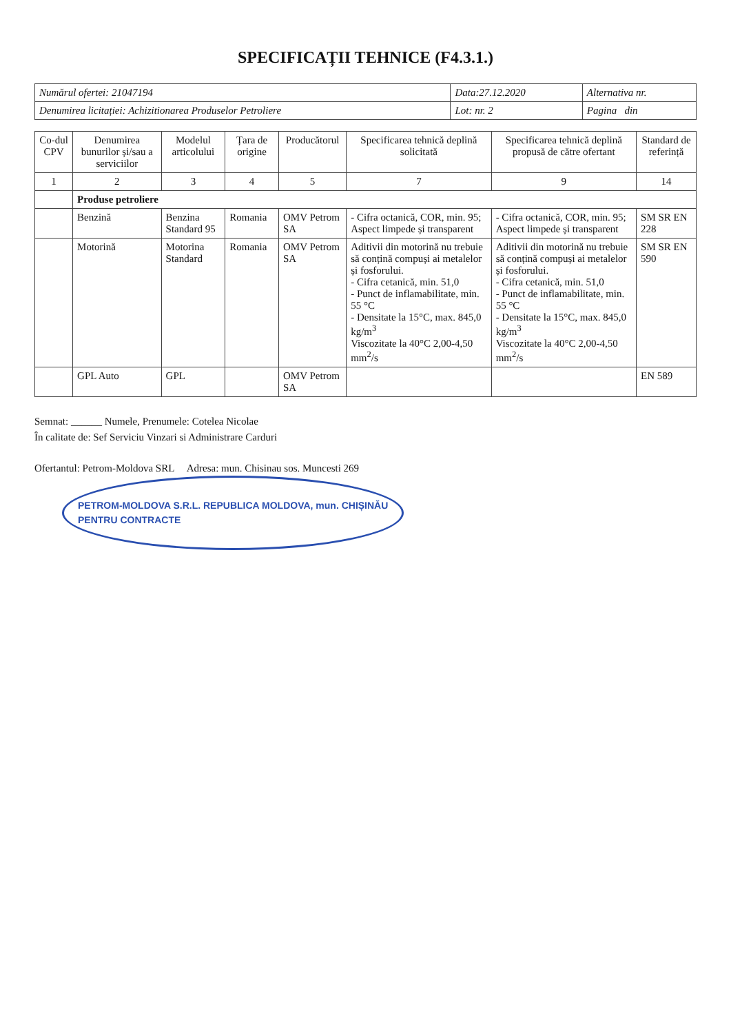SPECIFICAȚII TEHNICE (F4.3.1.)
| Numărul ofertei: 21047194 | Data:27.12.2020 | Alternativa nr. |
| Denumirea licitației: Achizitionarea Produselor Petroliere | Lot: nr. 2 | Pagina din |
| Co-dul CPV | Denumirea bunurilor și/sau a serviciilor | Modelul articolului | Țara de origine | Producătorul | Specificarea tehnică deplină solicitată | Specificarea tehnică deplină propusă de către ofertant | Standard de referință |
| --- | --- | --- | --- | --- | --- | --- | --- |
| 1 | 2 | 3 | 4 | 5 | 7 | 9 | 14 |
| | Produse petroliere | | | | | | |
| | Benzină | Benzina Standard 95 | Romania | OMV Petrom SA | - Cifra octanică, COR, min. 95; Aspect limpede și transparent | - Cifra octanică, COR, min. 95; Aspect limpede și transparent | SM SR EN 228 |
| | Motorină | Motorina Standard | Romania | OMV Petrom SA | Aditivii din motorină nu trebuie să conțină compuși ai metalelor și fosforului. - Cifra cetanică, min. 51,0 - Punct de inflamabilitate, min. 55 °C - Densitate la 15°C, max. 845,0 kg/m<sup>3</sup> Viscozitate la 40°C 2,00-4,50 mm<sup>2</sup>/s | Aditivii din motorină nu trebuie să conțină compuși ai metalelor și fosforului. - Cifra cetanică, min. 51,0 - Punct de inflamabilitate, min. 55 °C - Densitate la 15°C, max. 845,0 kg/m<sup>3</sup> Viscozitate la 40°C 2,00-4,50 mm<sup>2</sup>/s | SM SR EN 590 |
| | GPL Auto | GPL | | OMV Petrom SA | | | EN 589 |
Semnat: ______ Numele, Prenumele: Cotelea Nicolae
În calitate de: Sef Serviciu Vinzari si Administrare Carduri
Ofertantul: Petrom-Moldova SRL Adresa: mun. Chisinau sos. Muncesti 269 PETROM-MOLDOVA S.R.L. REPUBLICA MOLDOVA, mun. CHIȘINĂU
PENTRU CONTRACTE